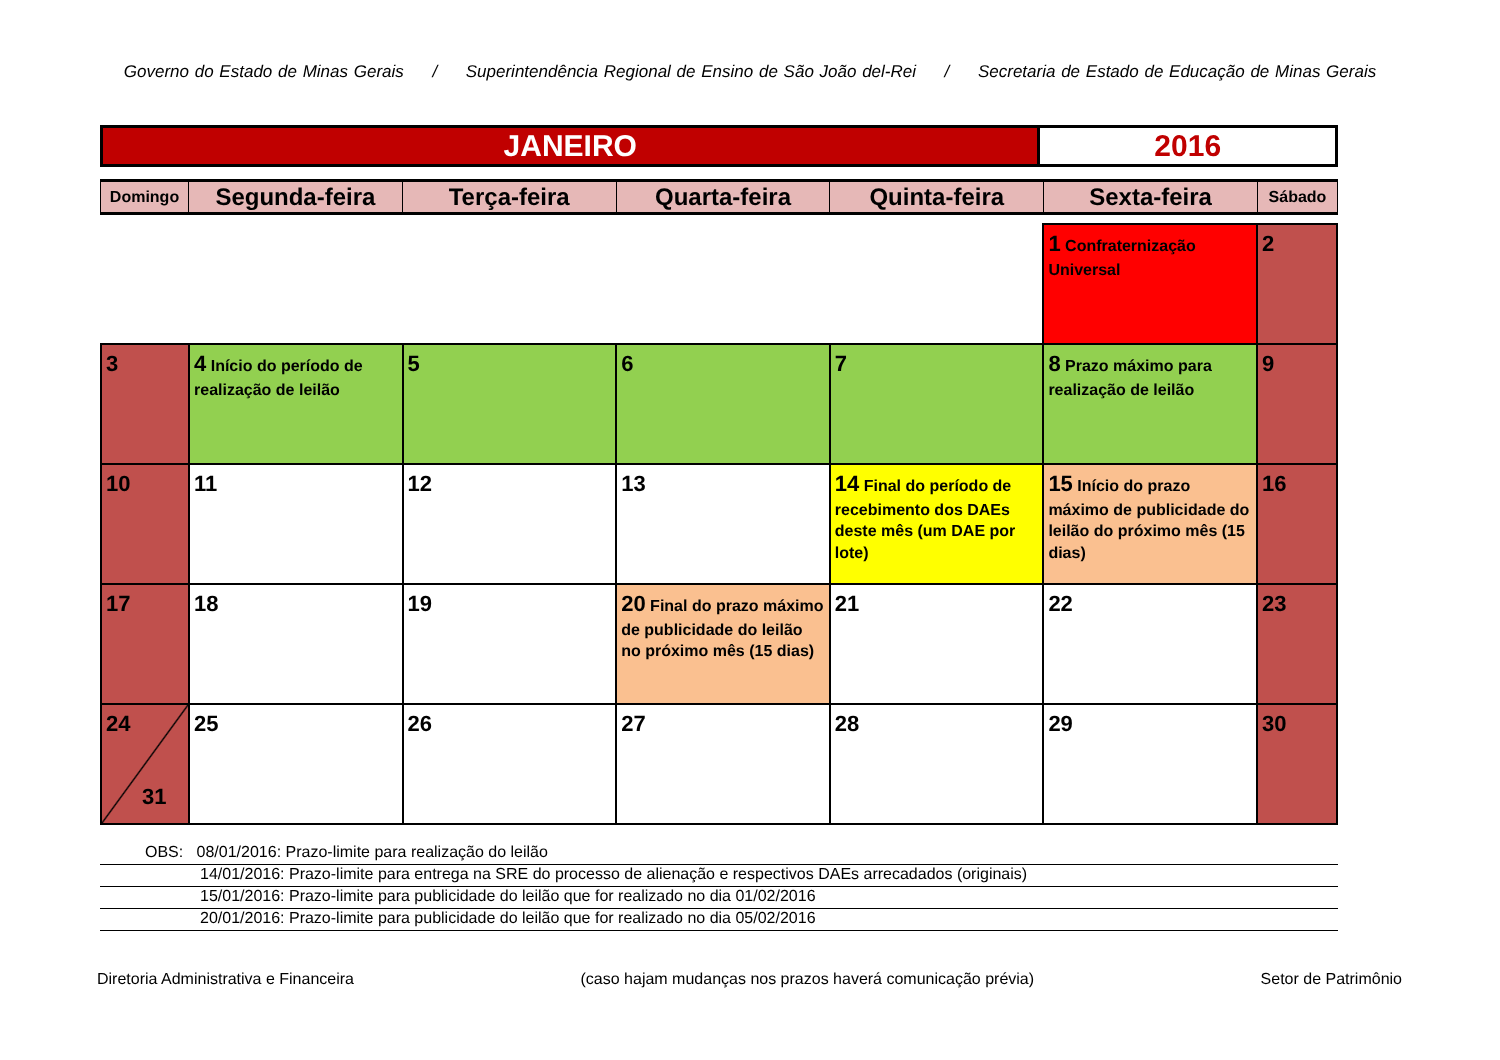Governo do Estado de Minas Gerais / Superintendência Regional de Ensino de São João del-Rei / Secretaria de Estado de Educação de Minas Gerais
| JANEIRO | 2016 |
| Domingo | Segunda-feira | Terça-feira | Quarta-feira | Quinta-feira | Sexta-feira | Sábado |
| --- | --- | --- | --- | --- | --- | --- |
| | | | | | 1 Confraternização Universal | 2 |
| 3 | 4 Início do período de realização de leilão | 5 | 6 | 7 | 8 Prazo máximo para realização de leilão | 9 |
| 10 | 11 | 12 | 13 | 14 Final do período de recebimento dos DAEs deste mês (um DAE por lote) | 15 Início do prazo máximo de publicidade do leilão do próximo mês (15 dias) | 16 |
| 17 | 18 | 19 | 20 Final do prazo máximo de publicidade do leilão no próximo mês (15 dias) | 21 | 22 | 23 |
| 24 31 | 25 | 26 | 27 | 28 | 29 | 30 |
OBS: 08/01/2016: Prazo-limite para realização do leilão
14/01/2016: Prazo-limite para entrega na SRE do processo de alienação e respectivos DAEs arrecadados (originais)
15/01/2016: Prazo-limite para publicidade do leilão que for realizado no dia 01/02/2016
20/01/2016: Prazo-limite para publicidade do leilão que for realizado no dia 05/02/2016
Diretoria Administrativa e Financeira (caso hajam mudanças nos prazos haverá comunicação prévia) Setor de Patrimônio